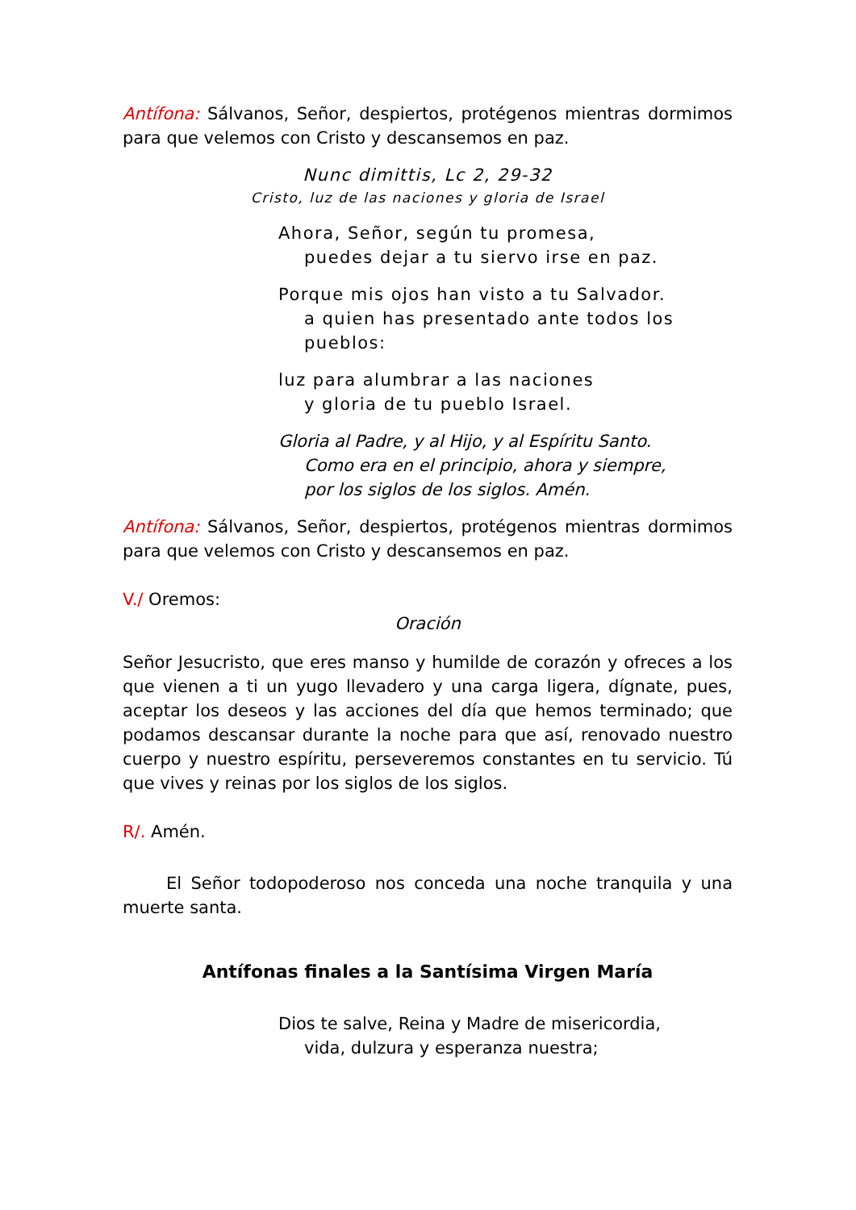Antífona: Sálvanos, Señor, despiertos, protégenos mientras dormimos para que velemos con Cristo y descansemos en paz.
Nunc dimittis, Lc 2, 29-32
Cristo, luz de las naciones y gloria de Israel
Ahora, Señor, según tu promesa,
puedes dejar a tu siervo irse en paz.
Porque mis ojos han visto a tu Salvador.
a quien has presentado ante todos los
pueblos:
luz para alumbrar a las naciones
y gloria de tu pueblo Israel.
Gloria al Padre, y al Hijo, y al Espíritu Santo.
Como era en el principio, ahora y siempre,
por los siglos de los siglos. Amén.
Antífona: Sálvanos, Señor, despiertos, protégenos mientras dormimos para que velemos con Cristo y descansemos en paz.
V./ Oremos:
Oración
Señor Jesucristo, que eres manso y humilde de corazón y ofreces a los que vienen a ti un yugo llevadero y una carga ligera, dígnate, pues, aceptar los deseos y las acciones del día que hemos terminado; que podamos descansar durante la noche para que así, renovado nuestro cuerpo y nuestro espíritu, perseveremos constantes en tu servicio. Tú que vives y reinas por los siglos de los siglos.
R/. Amén.
El Señor todopoderoso nos conceda una noche tranquila y una muerte santa.
Antífonas finales a la Santísima Virgen María
Dios te salve, Reina y Madre de misericordia,
vida, dulzura y esperanza nuestra;